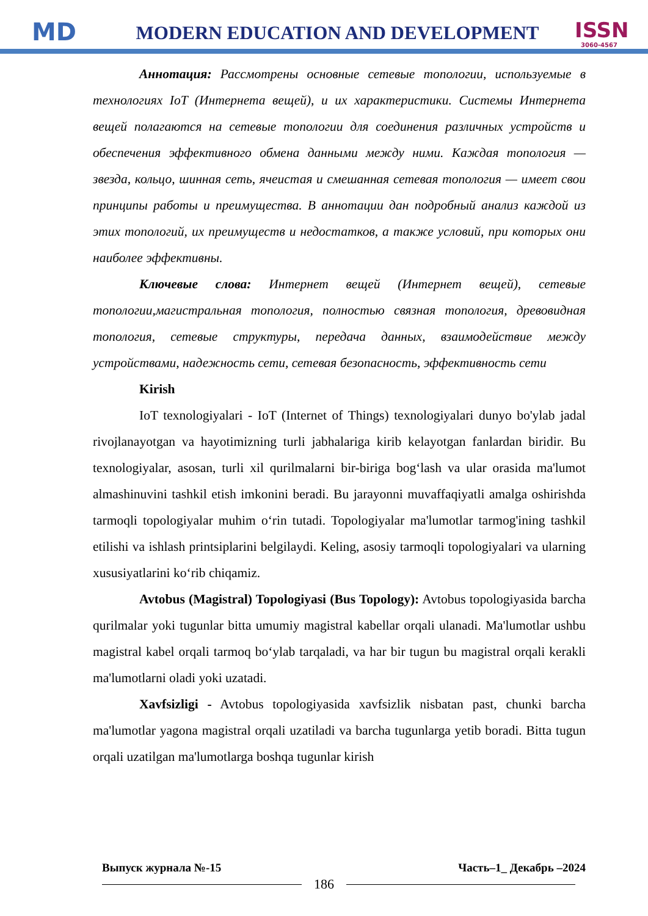MD
MODERN EDUCATION AND DEVELOPMENT
ISSN
3060-4567
Аннотация: Рассмотрены основные сетевые топологии, используемые в технологиях IoT (Интернета вещей), и их характеристики. Системы Интернета вещей полагаются на сетевые топологии для соединения различных устройств и обеспечения эффективного обмена данными между ними. Каждая топология — звезда, кольцо, шинная сеть, ячеистая и смешанная сетевая топология — имеет свои принципы работы и преимущества. В аннотации дан подробный анализ каждой из этих топологий, их преимуществ и недостатков, а также условий, при которых они наиболее эффективны.
Ключевые слова: Интернет вещей (Интернет вещей), сетевые топологии,магистральная топология, полностью связная топология, древовидная топология, сетевые структуры, передача данных, взаимодействие между устройствами, надежность сети, сетевая безопасность, эффективность сети
Kirish
IoT texnologiyalari - IoT (Internet of Things) texnologiyalari dunyo bo'ylab jadal rivojlanayotgan va hayotimizning turli jabhalariga kirib kelayotgan fanlardan biridir. Bu texnologiyalar, asosan, turli xil qurilmalarni bir-biriga bog‘lash va ular orasida ma'lumot almashinuvini tashkil etish imkonini beradi. Bu jarayonni muvaffaqiyatli amalga oshirishda tarmoqli topologiyalar muhim o‘rin tutadi. Topologiyalar ma'lumotlar tarmog'ining tashkil etilishi va ishlash printsiplarini belgilaydi. Keling, asosiy tarmoqli topologiyalari va ularning xususiyatlarini ko‘rib chiqamiz.
Avtobus (Magistral) Topologiyasi (Bus Topology): Avtobus topologiyasida barcha qurilmalar yoki tugunlar bitta umumiy magistral kabellar orqali ulanadi. Ma'lumotlar ushbu magistral kabel orqali tarmoq bo‘ylab tarqaladi, va har bir tugun bu magistral orqali kerakli ma'lumotlarni oladi yoki uzatadi.
Xavfsizligi - Avtobus topologiyasida xavfsizlik nisbatan past, chunki barcha ma'lumotlar yagona magistral orqali uzatiladi va barcha tugunlarga yetib boradi. Bitta tugun orqali uzatilgan ma'lumotlarga boshqa tugunlar kirish
Выпуск журнала №-15 Часть–1_ Декабрь –2024
186